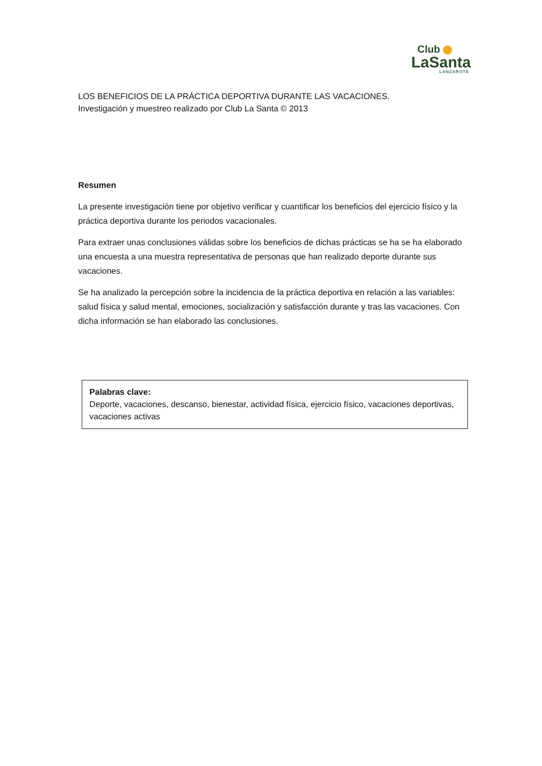Club
LaSanta
LANZAROTE
LOS BENEFICIOS DE LA PRÁCTICA DEPORTIVA DURANTE LAS VACACIONES.
Investigación y muestreo realizado por Club La Santa © 2013
Resumen
La presente investigación tiene por objetivo verificar y cuantificar los beneficios del ejercicio físico y la práctica deportiva durante los periodos vacacionales.
Para extraer unas conclusiones válidas sobre los beneficios de dichas prácticas se ha se ha elaborado una encuesta a una muestra representativa de personas que han realizado deporte durante sus vacaciones.
Se ha analizado la percepción sobre la incidencia de la práctica deportiva en relación a las variables: salud física y salud mental, emociones, socialización y satisfacción durante y tras las vacaciones. Con dicha información se han elaborado las conclusiones.
Palabras clave:
Deporte, vacaciones, descanso, bienestar, actividad física, ejercicio físico, vacaciones deportivas, vacaciones activas